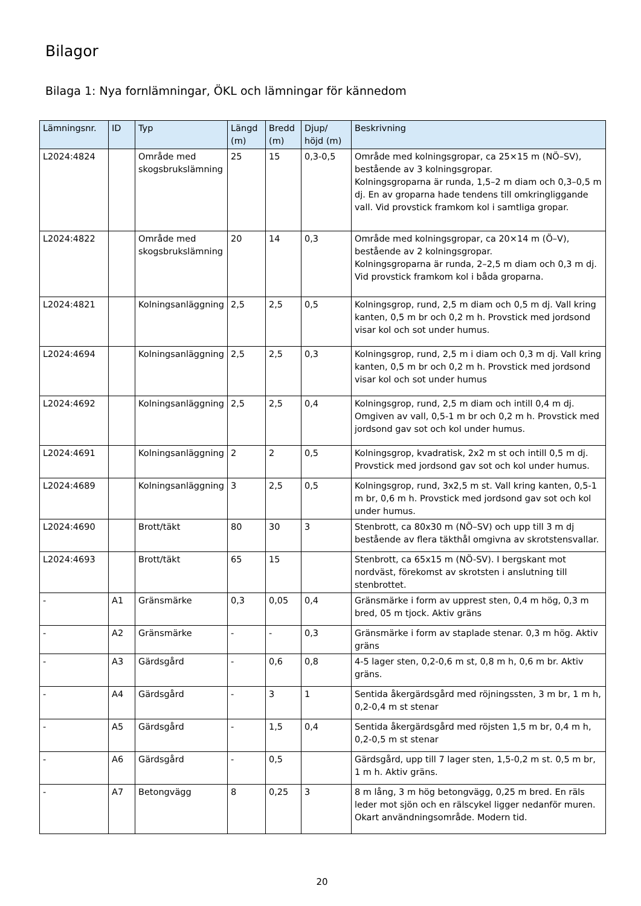Bilagor
Bilaga 1: Nya fornlämningar, ÖKL och lämningar för kännedom
| Lämningsnr. | ID | Typ | Längd (m) | Bredd (m) | Djup/ höjd (m) | Beskrivning |
| --- | --- | --- | --- | --- | --- | --- |
| L2024:4824 | | Område med skogsbrukslämning | 25 | 15 | 0,3-0,5 | Område med kolningsgropar, ca 25×15 m (NÖ–SV), bestående av 3 kolningsgropar. Kolningsgroparna är runda, 1,5–2 m diam och 0,3–0,5 m dj. En av groparna hade tendens till omkringliggande vall. Vid provstick framkom kol i samtliga gropar. |
| L2024:4822 | | Område med skogsbrukslämning | 20 | 14 | 0,3 | Område med kolningsgropar, ca 20×14 m (Ö–V), bestående av 2 kolningsgropar. Kolningsgroparna är runda, 2–2,5 m diam och 0,3 m dj. Vid provstick framkom kol i båda groparna. |
| L2024:4821 | | Kolningsanläggning | 2,5 | 2,5 | 0,5 | Kolningsgrop, rund, 2,5 m diam och 0,5 m dj. Vall kring kanten, 0,5 m br och 0,2 m h. Provstick med jordsond visar kol och sot under humus. |
| L2024:4694 | | Kolningsanläggning | 2,5 | 2,5 | 0,3 | Kolningsgrop, rund, 2,5 m i diam och 0,3 m dj. Vall kring kanten, 0,5 m br och 0,2 m h. Provstick med jordsond visar kol och sot under humus |
| L2024:4692 | | Kolningsanläggning | 2,5 | 2,5 | 0,4 | Kolningsgrop, rund, 2,5 m diam och intill 0,4 m dj. Omgiven av vall, 0,5-1 m br och 0,2 m h. Provstick med jordsond gav sot och kol under humus. |
| L2024:4691 | | Kolningsanläggning | 2 | 2 | 0,5 | Kolningsgrop, kvadratisk, 2x2 m st och intill 0,5 m dj. Provstick med jordsond gav sot och kol under humus. |
| L2024:4689 | | Kolningsanläggning | 3 | 2,5 | 0,5 | Kolningsgrop, rund, 3x2,5 m st. Vall kring kanten, 0,5-1 m br, 0,6 m h. Provstick med jordsond gav sot och kol under humus. |
| L2024:4690 | | Brott/täkt | 80 | 30 | 3 | Stenbrott, ca 80x30 m (NÖ–SV) och upp till 3 m dj bestående av flera täkthål omgivna av skrotstensvallar. |
| L2024:4693 | | Brott/täkt | 65 | 15 | | Stenbrott, ca 65x15 m (NÖ-SV). I bergskant mot nordväst, förekomst av skrotsten i anslutning till stenbrottet. |
| - | A1 | Gränsmärke | 0,3 | 0,05 | 0,4 | Gränsmärke i form av upprest sten, 0,4 m hög, 0,3 m bred, 05 m tjock. Aktiv gräns |
| - | A2 | Gränsmärke | - | - | 0,3 | Gränsmärke i form av staplade stenar. 0,3 m hög. Aktiv gräns |
| - | A3 | Gärdsgård | - | 0,6 | 0,8 | 4-5 lager sten, 0,2-0,6 m st, 0,8 m h, 0,6 m br. Aktiv gräns. |
| - | A4 | Gärdsgård | - | 3 | 1 | Sentida åkergärdsgård med röjningssten, 3 m br, 1 m h, 0,2-0,4 m st stenar |
| - | A5 | Gärdsgård | - | 1,5 | 0,4 | Sentida åkergärdsgård med röjsten 1,5 m br, 0,4 m h, 0,2-0,5 m st stenar |
| - | A6 | Gärdsgård | - | 0,5 | | Gärdsgård, upp till 7 lager sten, 1,5-0,2 m st. 0,5 m br, 1 m h. Aktiv gräns. |
| - | A7 | Betongvägg | 8 | 0,25 | 3 | 8 m lång, 3 m hög betongvägg, 0,25 m bred. En räls leder mot sjön och en rälscykel ligger nedanför muren. Okart användningsområde. Modern tid. |
20